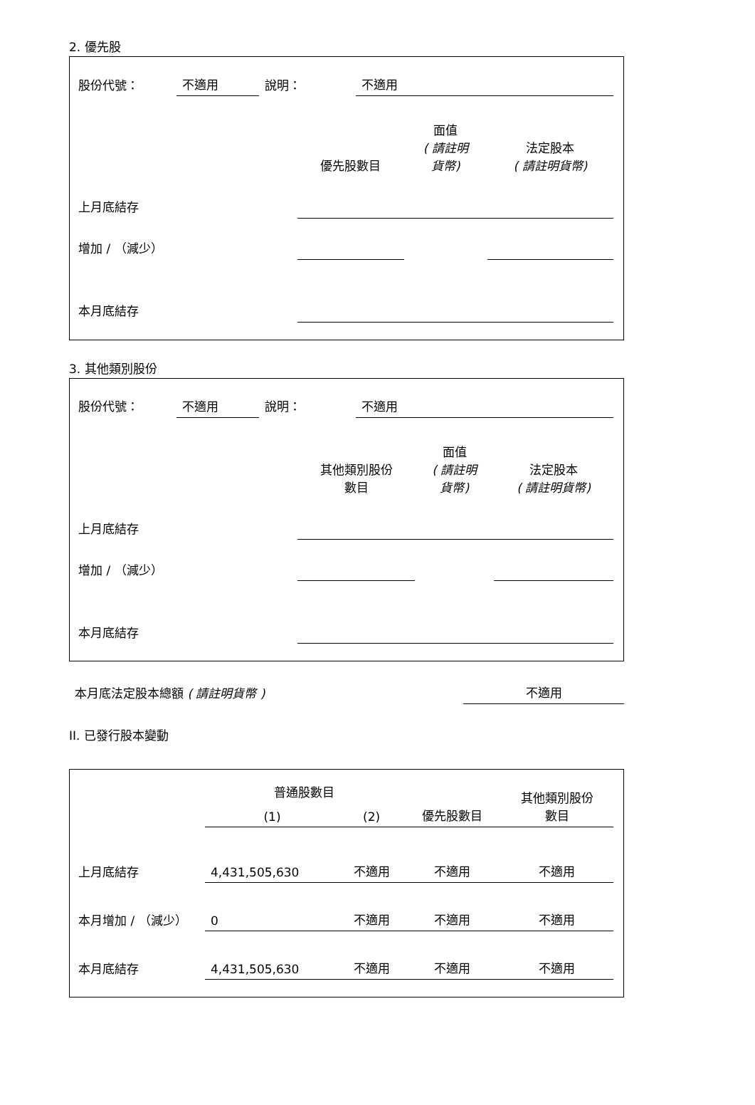2. 優先股
| 股份代號： | 不適用 | 說明： | 不適用 |
| | 優先股數目 | 面值 ( 請註明 貨幣) | 法定股本 ( 請註明貨幣) |
| 上月底結存 | | | |
| 增加 / （減少） | | | |
| 本月底結存 | | | |
3. 其他類別股份
| 股份代號： | 不適用 | 說明： | 不適用 |
| | 其他類別股份 數目 | 面值 ( 請註明 貨幣) | 法定股本 ( 請註明貨幣) |
| 上月底結存 | | | |
| 增加 / （減少） | | | |
| 本月底結存 | | | |
| 本月底法定股本總額 ( 請註明貨幣 ) | 不適用 |
II. 已發行股本變動
| | 普通股數目 | | | 其他類別股份 數目 |
| | (1) | (2) | 優先股數目 | |
| 上月底結存 | 4,431,505,630 | 不適用 | 不適用 | 不適用 |
| 本月增加 / （減少） | 0 | 不適用 | 不適用 | 不適用 |
| 本月底結存 | 4,431,505,630 | 不適用 | 不適用 | 不適用 |